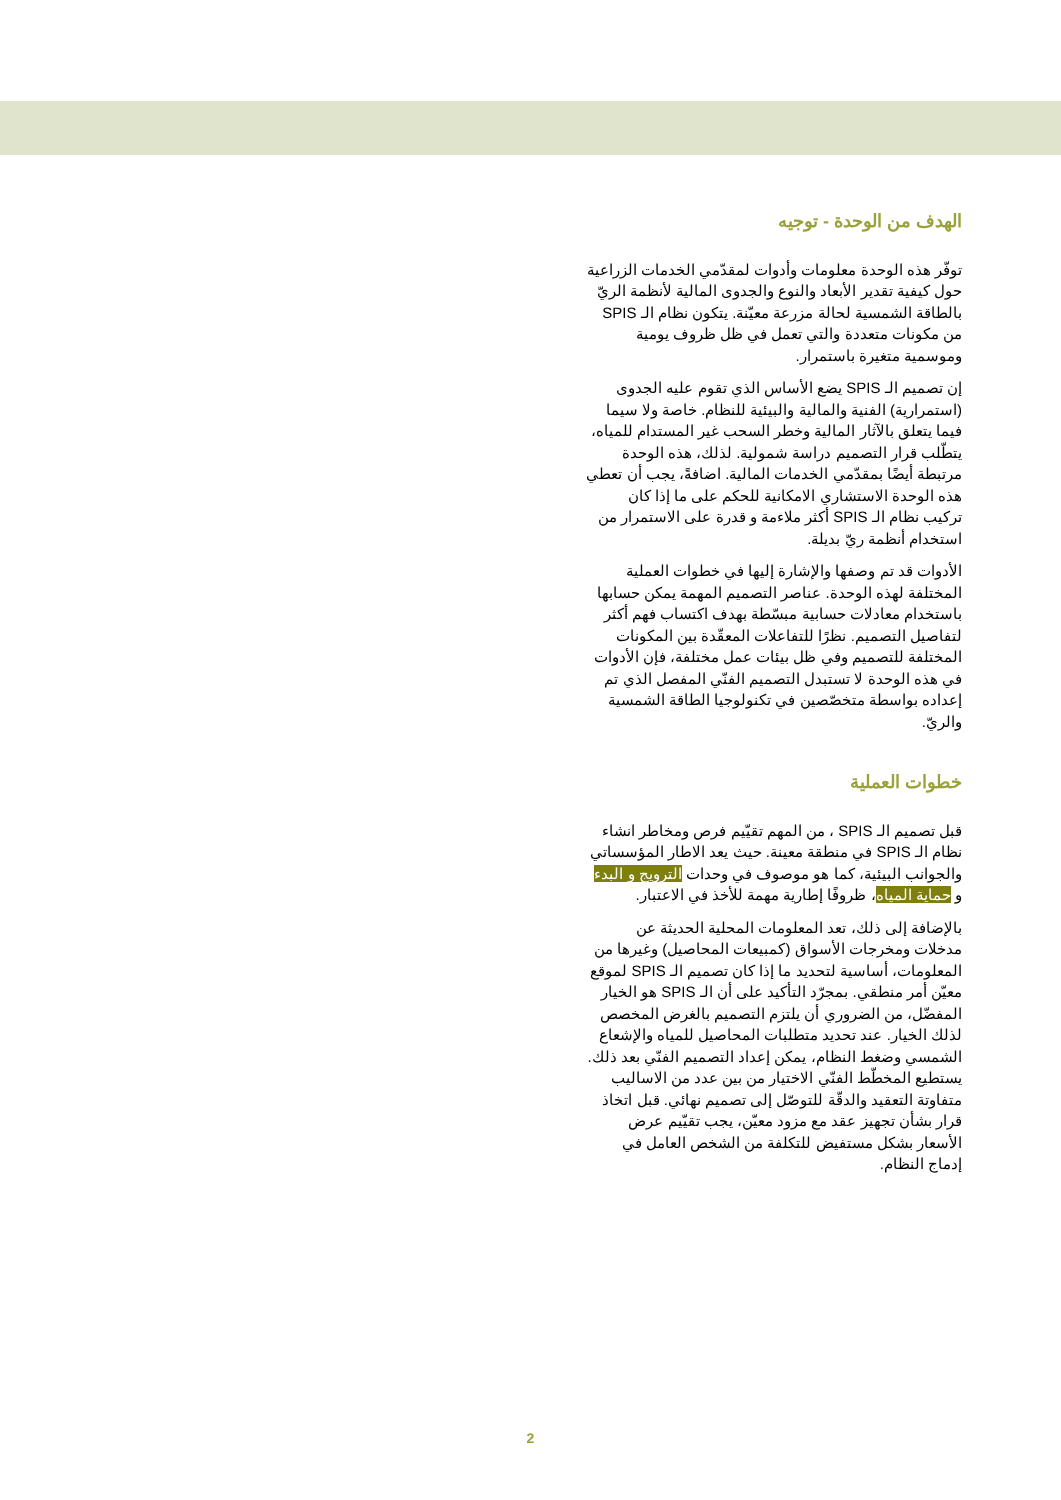الهدف من الوحدة - توجيه
توفّر هذه الوحدة معلومات وأدوات لمقدّمي الخدمات الزراعية حول كيفية تقدير الأبعاد والنوع والجدوى المالية لأنظمة الريّ بالطاقة الشمسية لحالة مزرعة معيّنة. يتكون نظام الـ SPIS من مكونات متعددة والتي تعمل في ظل ظروف يومية وموسمية متغيرة باستمرار.
إن تصميم الـ SPIS يضع الأساس الذي تقوم عليه الجدوى (استمرارية) الفنية والمالية والبيئية للنظام. خاصة ولا سيما فيما يتعلق بالآثار المالية وخطر السحب غير المستدام للمياه، يتطّلب قرار التصميم دراسة شمولية. لذلك، هذه الوحدة مرتبطة أيضًا بمقدّمي الخدمات المالية. اضافةً، يجب أن تعطي هذه الوحدة الاستشاري الامكانية للحكم على ما إذا كان تركيب نظام الـ SPIS أكثر ملاءمة و قدرة على الاستمرار من استخدام أنظمة ريّ بديلة.
الأدوات قد تم وصفها والإشارة إليها في خطوات العملية المختلفة لهذه الوحدة. عناصر التصميم المهمة يمكن حسابها باستخدام معادلات حسابية مبسّطة بهدف اكتساب فهم أكثر لتفاصيل التصميم. نظرًا للتفاعلات المعقّدة بين المكونات المختلفة للتصميم وفي ظل بيئات عمل مختلفة، فإن الأدوات في هذه الوحدة لا تستبدل التصميم الفنّي المفصل الذي تم إعداده بواسطة متخصّصين في تكنولوجيا الطاقة الشمسية والريّ.
خطوات العملية
قبل تصميم الـ SPIS ، من المهم تقيّيم فرص ومخاطر انشاء نظام الـ SPIS في منطقة معينة. حيث يعد الاطار المؤسساتي والجوانب البيئية، كما هو موصوف في وحدات الترويج و البدء و حماية المياه، ظروفًا إطارية مهمة للأخذ في الاعتبار.
بالإضافة إلى ذلك، تعد المعلومات المحلية الحديثة عن مدخلات ومخرجات الأسواق (كمبيعات المحاصيل) وغيرها من المعلومات، أساسية لتحديد ما إذا كان تصميم الـ SPIS لموقع معيّن أمر منطقي. بمجرّد التأكيد على أن الـ SPIS هو الخيار المفضّل، من الضروري أن يلتزم التصميم بالغرض المخصص لذلك الخيار. عند تحديد متطلبات المحاصيل للمياه والإشعاع الشمسي وضغط النظام، يمكن إعداد التصميم الفنّي بعد ذلك. يستطيع المخطّط الفنّي الاختيار من بين عدد من الاساليب متفاوتة التعقيد والدقّة للتوصّل إلى تصميم نهائي. قبل اتخاذ قرار بشأن تجهيز عقد مع مزود معيّن، يجب تقيّيم عرض الأسعار بشكل مستفيض للتكلفة من الشخص العامل في إدماج النظام.
2